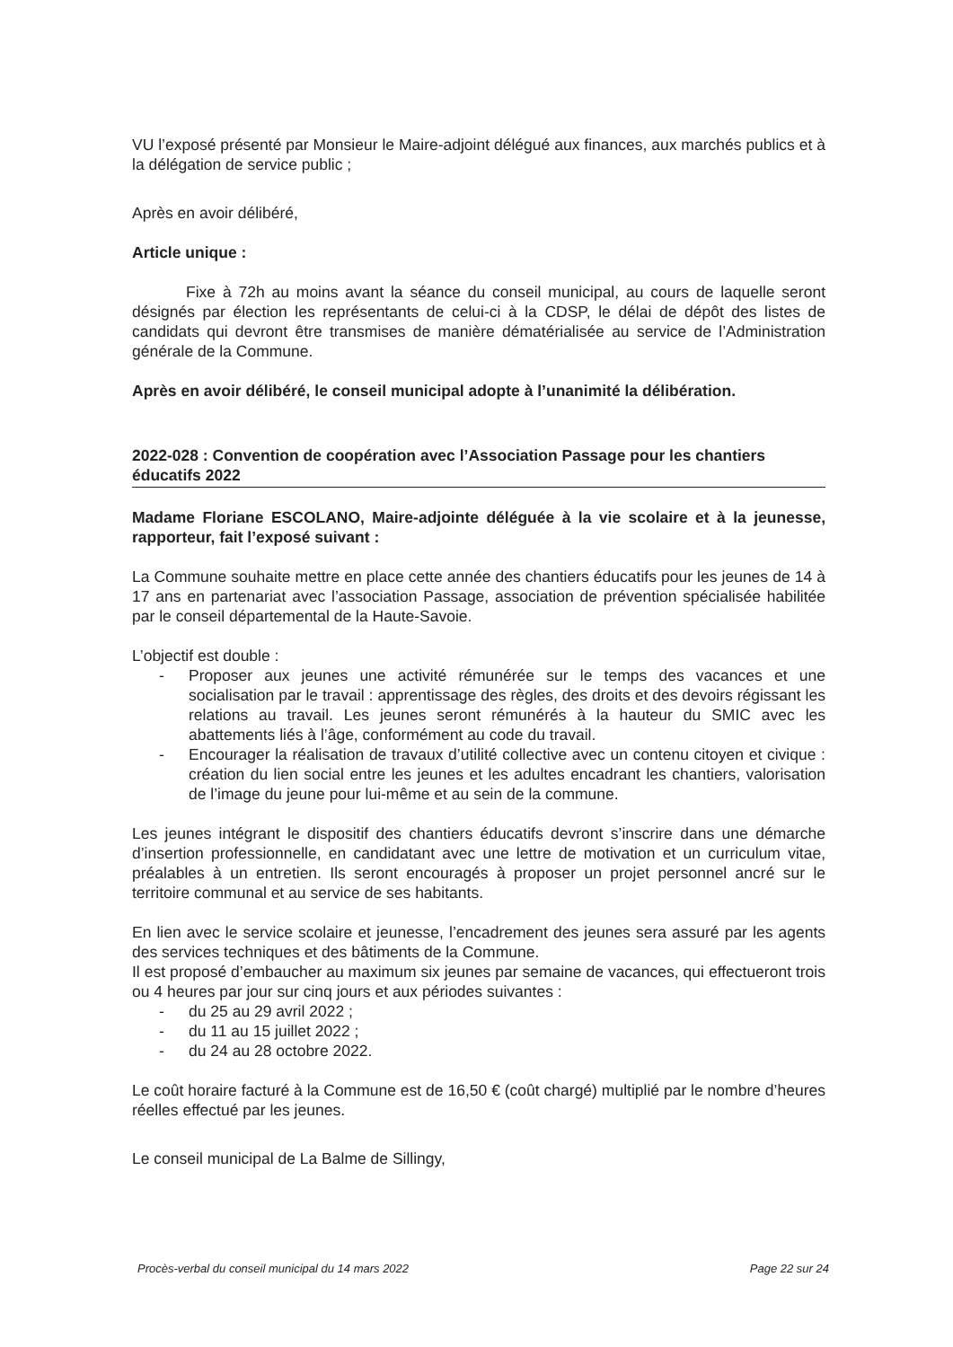VU l’exposé présenté par Monsieur le Maire-adjoint délégué aux finances, aux marchés publics et à la délégation de service public ;
Après en avoir délibéré,
Article unique :
Fixe à 72h au moins avant la séance du conseil municipal, au cours de laquelle seront désignés par élection les représentants de celui-ci à la CDSP, le délai de dépôt des listes de candidats qui devront être transmises de manière dématérialisée au service de l’Administration générale de la Commune.
Après en avoir délibéré, le conseil municipal adopte à l’unanimité la délibération.
2022-028 : Convention de coopération avec l’Association Passage pour les chantiers éducatifs 2022
Madame Floriane ESCOLANO, Maire-adjointe déléguée à la vie scolaire et à la jeunesse, rapporteur, fait l’exposé suivant :
La Commune souhaite mettre en place cette année des chantiers éducatifs pour les jeunes de 14 à 17 ans en partenariat avec l’association Passage, association de prévention spécialisée habilitée par le conseil départemental de la Haute-Savoie.
L’objectif est double :
- Proposer aux jeunes une activité rémunérée sur le temps des vacances et une socialisation par le travail : apprentissage des règles, des droits et des devoirs régissant les relations au travail. Les jeunes seront rémunérés à la hauteur du SMIC avec les abattements liés à l’âge, conformément au code du travail.
- Encourager la réalisation de travaux d’utilité collective avec un contenu citoyen et civique : création du lien social entre les jeunes et les adultes encadrant les chantiers, valorisation de l’image du jeune pour lui-même et au sein de la commune.
Les jeunes intégrant le dispositif des chantiers éducatifs devront s’inscrire dans une démarche d’insertion professionnelle, en candidatant avec une lettre de motivation et un curriculum vitae, préalables à un entretien. Ils seront encouragés à proposer un projet personnel ancré sur le territoire communal et au service de ses habitants.
En lien avec le service scolaire et jeunesse, l’encadrement des jeunes sera assuré par les agents des services techniques et des bâtiments de la Commune.
Il est proposé d’embaucher au maximum six jeunes par semaine de vacances, qui effectueront trois ou 4 heures par jour sur cinq jours et aux périodes suivantes :
- du 25 au 29 avril 2022 ;
- du 11 au 15 juillet 2022 ;
- du 24 au 28 octobre 2022.
Le coût horaire facturé à la Commune est de 16,50 € (coût chargé) multiplié par le nombre d’heures réelles effectué par les jeunes.
Le conseil municipal de La Balme de Sillingy,
Procès-verbal du conseil municipal du 14 mars 2022 Page 22 sur 24